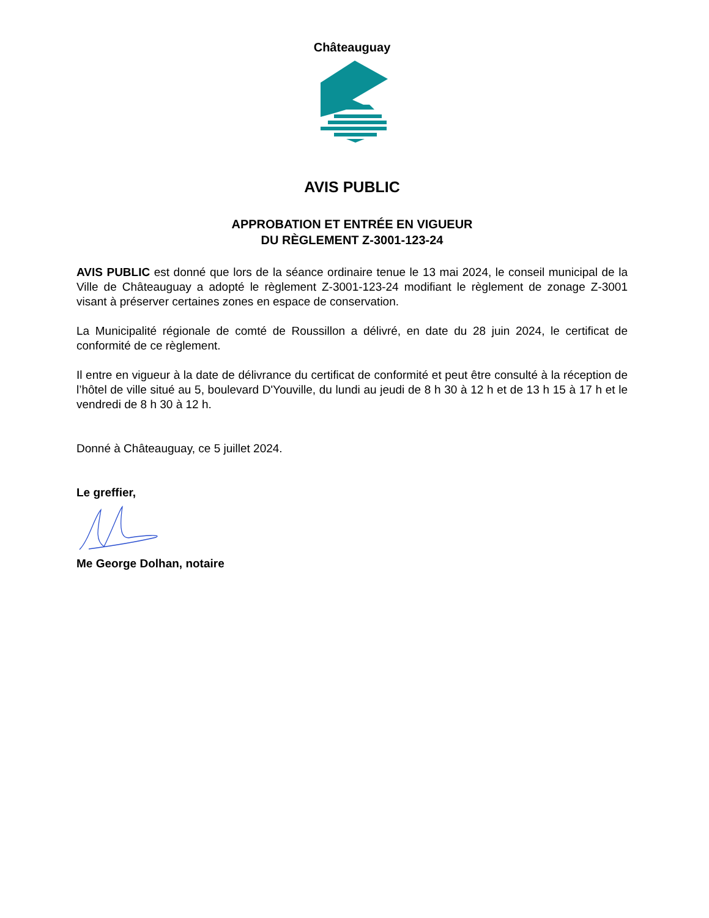Châteauguay
AVIS PUBLIC
APPROBATION ET ENTRÉE EN VIGUEUR
DU RÈGLEMENT Z-3001-123-24
AVIS PUBLIC est donné que lors de la séance ordinaire tenue le 13 mai 2024, le conseil municipal de la Ville de Châteauguay a adopté le règlement Z-3001-123-24 modifiant le règlement de zonage Z-3001 visant à préserver certaines zones en espace de conservation.
La Municipalité régionale de comté de Roussillon a délivré, en date du 28 juin 2024, le certificat de conformité de ce règlement.
Il entre en vigueur à la date de délivrance du certificat de conformité et peut être consulté à la réception de l’hôtel de ville situé au 5, boulevard D'Youville, du lundi au jeudi de 8 h 30 à 12 h et de 13 h 15 à 17 h et le vendredi de 8 h 30 à 12 h.
Donné à Châteauguay, ce 5 juillet 2024.
Le greffier,
Me George Dolhan, notaire